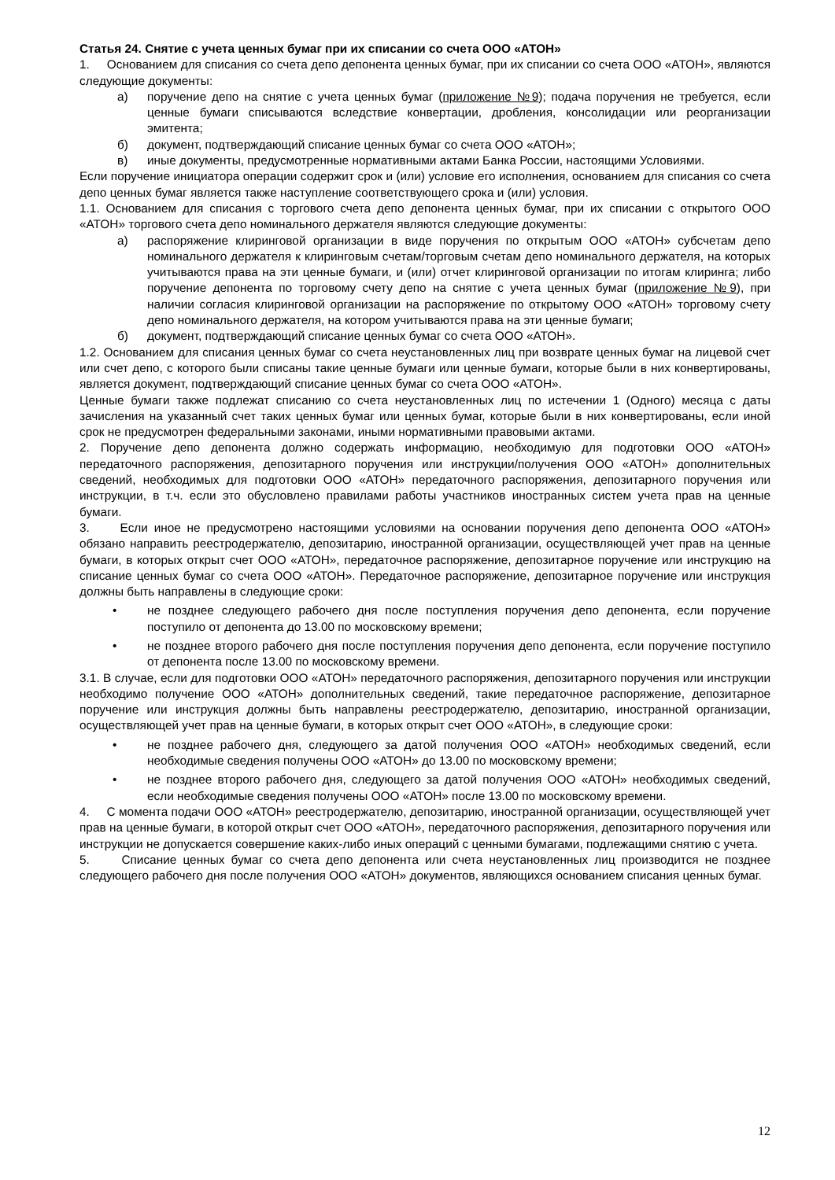Статья 24. Снятие с учета ценных бумаг при их списании со счета ООО «АТОН»
1. Основанием для списания со счета депо депонента ценных бумаг, при их списании со счета ООО «АТОН», являются следующие документы:
а) поручение депо на снятие с учета ценных бумаг (приложение №9); подача поручения не требуется, если ценные бумаги списываются вследствие конвертации, дробления, консолидации или реорганизации эмитента;
б) документ, подтверждающий списание ценных бумаг со счета ООО «АТОН»;
в) иные документы, предусмотренные нормативными актами Банка России, настоящими Условиями.
Если поручение инициатора операции содержит срок и (или) условие его исполнения, основанием для списания со счета депо ценных бумаг является также наступление соответствующего срока и (или) условия.
1.1. Основанием для списания с торгового счета депо депонента ценных бумаг, при их списании с открытого ООО «АТОН» торгового счета депо номинального держателя являются следующие документы:
а) распоряжение клиринговой организации в виде поручения по открытым ООО «АТОН» субсчетам депо номинального держателя к клиринговым счетам/торговым счетам депо номинального держателя, на которых учитываются права на эти ценные бумаги, и (или) отчет клиринговой организации по итогам клиринга; либо поручение депонента по торговому счету депо на снятие с учета ценных бумаг (приложение №9), при наличии согласия клиринговой организации на распоряжение по открытому ООО «АТОН» торговому счету депо номинального держателя, на котором учитываются права на эти ценные бумаги;
б) документ, подтверждающий списание ценных бумаг со счета ООО «АТОН».
1.2. Основанием для списания ценных бумаг со счета неустановленных лиц при возврате ценных бумаг на лицевой счет или счет депо, с которого были списаны такие ценные бумаги или ценные бумаги, которые были в них конвертированы, является документ, подтверждающий списание ценных бумаг со счета ООО «АТОН».
Ценные бумаги также подлежат списанию со счета неустановленных лиц по истечении 1 (Одного) месяца с даты зачисления на указанный счет таких ценных бумаг или ценных бумаг, которые были в них конвертированы, если иной срок не предусмотрен федеральными законами, иными нормативными правовыми актами.
2. Поручение депо депонента должно содержать информацию, необходимую для подготовки ООО «АТОН» передаточного распоряжения, депозитарного поручения или инструкции/получения ООО «АТОН» дополнительных сведений, необходимых для подготовки ООО «АТОН» передаточного распоряжения, депозитарного поручения или инструкции, в т.ч. если это обусловлено правилами работы участников иностранных систем учета прав на ценные бумаги.
3. Если иное не предусмотрено настоящими условиями на основании поручения депо депонента ООО «АТОН» обязано направить реестродержателю, депозитарию, иностранной организации, осуществляющей учет прав на ценные бумаги, в которых открыт счет ООО «АТОН», передаточное распоряжение, депозитарное поручение или инструкцию на списание ценных бумаг со счета ООО «АТОН». Передаточное распоряжение, депозитарное поручение или инструкция должны быть направлены в следующие сроки:
• не позднее следующего рабочего дня после поступления поручения депо депонента, если поручение поступило от депонента до 13.00 по московскому времени;
• не позднее второго рабочего дня после поступления поручения депо депонента, если поручение поступило от депонента после 13.00 по московскому времени.
3.1. В случае, если для подготовки ООО «АТОН» передаточного распоряжения, депозитарного поручения или инструкции необходимо получение ООО «АТОН» дополнительных сведений, такие передаточное распоряжение, депозитарное поручение или инструкция должны быть направлены реестродержателю, депозитарию, иностранной организации, осуществляющей учет прав на ценные бумаги, в которых открыт счет ООО «АТОН», в следующие сроки:
• не позднее рабочего дня, следующего за датой получения ООО «АТОН» необходимых сведений, если необходимые сведения получены ООО «АТОН» до 13.00 по московскому времени;
• не позднее второго рабочего дня, следующего за датой получения ООО «АТОН» необходимых сведений, если необходимые сведения получены ООО «АТОН» после 13.00 по московскому времени.
4. С момента подачи ООО «АТОН» реестродержателю, депозитарию, иностранной организации, осуществляющей учет прав на ценные бумаги, в которой открыт счет ООО «АТОН», передаточного распоряжения, депозитарного поручения или инструкции не допускается совершение каких-либо иных операций с ценными бумагами, подлежащими снятию с учета.
5. Списание ценных бумаг со счета депо депонента или счета неустановленных лиц производится не позднее следующего рабочего дня после получения ООО «АТОН» документов, являющихся основанием списания ценных бумаг.
12